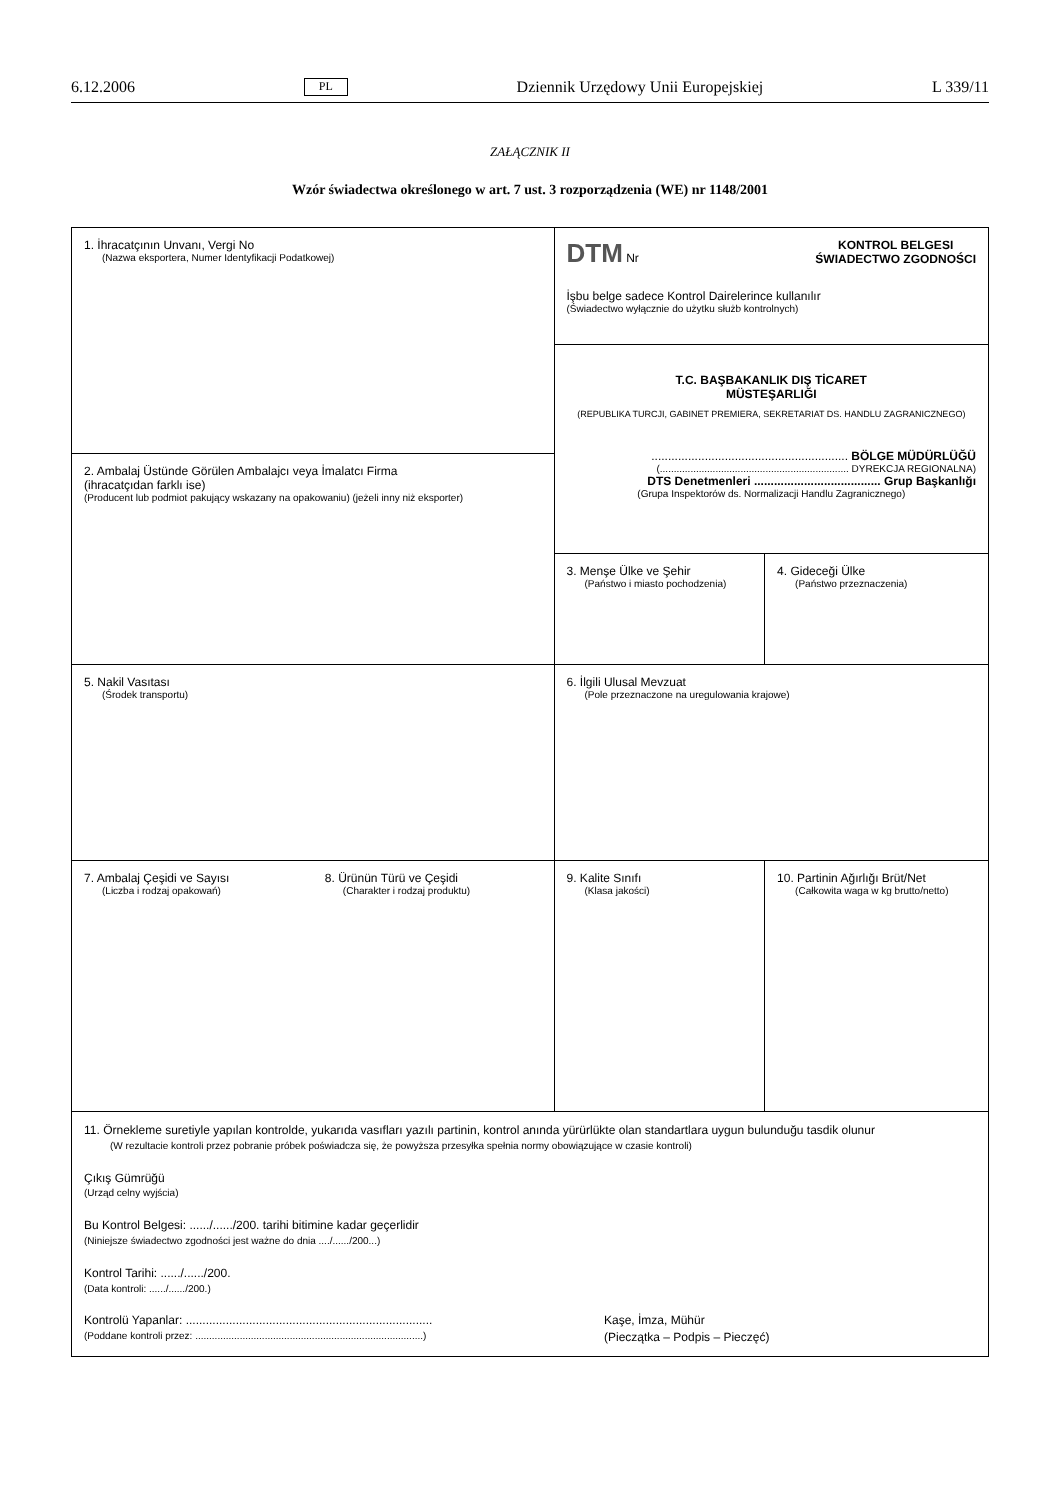6.12.2006 PL Dziennik Urzędowy Unii Europejskiej L 339/11
ZAŁĄCZNIK II
Wzór świadectwa określonego w art. 7 ust. 3 rozporządzenia (WE) nr 1148/2001
| 1. İhracatçının Unvanı, Vergi No (Nazwa eksportera, Numer Identyfikacji Podatkowej) | | DTM Nr KONTROL BELGESI ŚWIADECTWO ZGODNOŚCI İşbu belge sadece Kontrol Dairelerince kullanılır (Świadectwo wyłącznie do użytku służb kontrolnych) | |
| | | T.C. BAŞBAKANLIK DIŞ TİCARET MÜSTEŞARLIĞI (REPUBLIKA TURCJI, GABINET PREMIERA, SEKRETARIAT DS. HANDLU ZAGRANICZNEGO) ........................................................... BÖLGE MÜDÜRLÜĞÜ (.................................................................... DYREKCJA REGIONALNA) DTS Denetmenleri ...................................... Grup Başkanlığı (Grupa Inspektorów ds. Normalizacji Handlu Zagranicznego) | |
| 2. Ambalaj Üstünde Görülen Ambalajcı veya İmalatcı Firma (ihracatçıdan farklı ise) (Producent lub podmiot pakujący wskazany na opakowaniu) (jeżeli inny niż eksporter) | | | |
| | | 3. Menşe Ülke ve Şehir (Państwo i miasto pochodzenia) | 4. Gideceği Ülke (Państwo przeznaczenia) |
| 5. Nakil Vasıtası (Środek transportu) | | 6. İlgili Ulusal Mevzuat (Pole przeznaczone na uregulowania krajowe) | |
| 7. Ambalaj Çeşidi ve Sayısı (Liczba i rodzaj opakowań) | 8. Ürünün Türü ve Çeşidi (Charakter i rodzaj produktu) | 9. Kalite Sınıfı (Klasa jakości) | 10. Partinin Ağırlığı Brüt/Net (Całkowita waga w kg brutto/netto) |
| 11. Örnekleme suretiyle yapılan kontrolde, yukarıda vasıfları yazılı partinin, kontrol anında yürürlükte olan standartlara uygun bulunduğu tasdik olunur (W rezultacie kontroli przez pobranie próbek poświadcza się, że powyższa przesyłka spełnia normy obowiązujące w czasie kontroli) Çıkış Gümrüğü (Urząd celny wyjścia) Bu Kontrol Belgesi: ....../....../200. tarihi bitimine kadar geçerlidir (Niniejsze świadectwo zgodności jest ważne do dnia ..../....../200...) Kontrol Tarihi: ....../....../200. (Data kontroli: ....../....../200.) Kontrolü Yapanlar: .......................................................................... (Poddane kontroli przez: ..................................................................................) Kaşe, İmza, Mühür (Pieczątka – Podpis – Pieczęć) | | | |